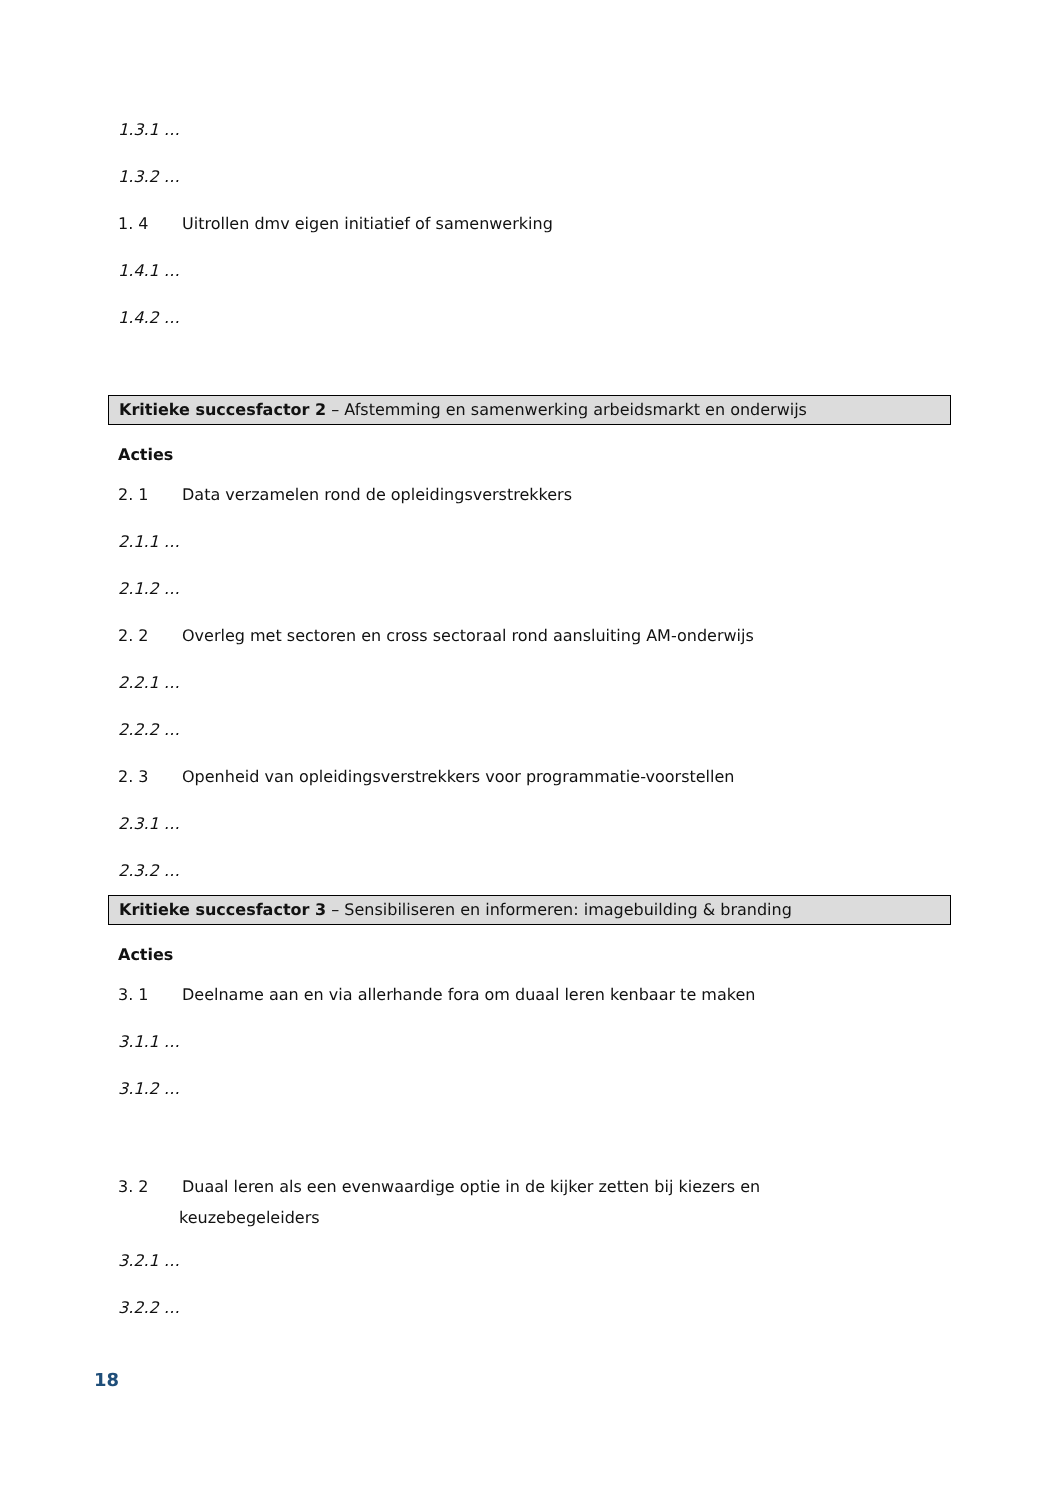1.3.1 …
1.3.2 …
1. 4 Uitrollen dmv eigen initiatief of samenwerking
1.4.1 …
1.4.2 …
Kritieke succesfactor 2 – Afstemming en samenwerking arbeidsmarkt en onderwijs
Acties
2. 1 Data verzamelen rond de opleidingsverstrekkers
2.1.1 …
2.1.2 …
2. 2 Overleg met sectoren en cross sectoraal rond aansluiting AM-onderwijs
2.2.1 …
2.2.2 …
2. 3 Openheid van opleidingsverstrekkers voor programmatie-voorstellen
2.3.1 …
2.3.2 …
Kritieke succesfactor 3 – Sensibiliseren en informeren: imagebuilding & branding
Acties
3. 1 Deelname aan en via allerhande fora om duaal leren kenbaar te maken
3.1.1 …
3.1.2 …
3. 2 Duaal leren als een evenwaardige optie in de kijker zetten bij kiezers en
keuzebegeleiders
3.2.1 …
3.2.2 …
18